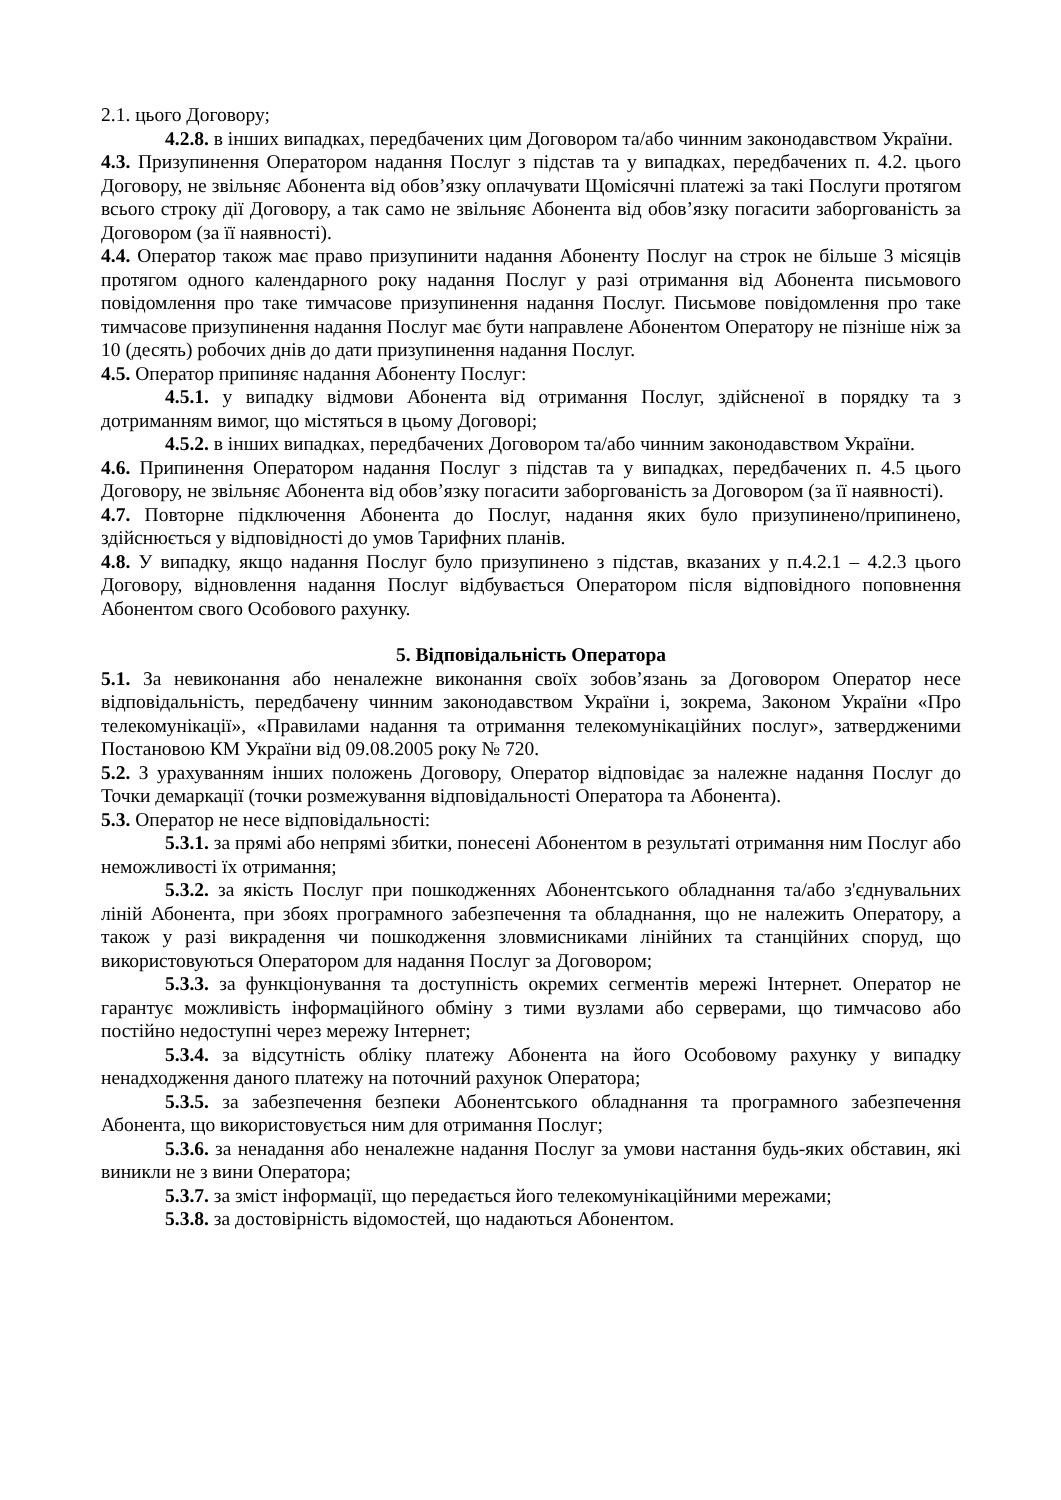2.1. цього Договору;
4.2.8. в інших випадках, передбачених цим Договором та/або чинним законодавством України.
4.3. Призупинення Оператором надання Послуг з підстав та у випадках, передбачених п. 4.2. цього Договору, не звільняє Абонента від обов’язку оплачувати Щомісячні платежі за такі Послуги протягом всього строку дії Договору, а так само не звільняє Абонента від обов’язку погасити заборгованість за Договором (за її наявності).
4.4. Оператор також має право призупинити надання Абоненту Послуг на строк не більше 3 місяців протягом одного календарного року надання Послуг у разі отримання від Абонента письмового повідомлення про таке тимчасове призупинення надання Послуг. Письмове повідомлення про таке тимчасове призупинення надання Послуг має бути направлене Абонентом Оператору не пізніше ніж за 10 (десять) робочих днів до дати призупинення надання Послуг.
4.5. Оператор припиняє надання Абоненту Послуг:
4.5.1. у випадку відмови Абонента від отримання Послуг, здійсненої в порядку та з дотриманням вимог, що містяться в цьому Договорі;
4.5.2. в інших випадках, передбачених Договором та/або чинним законодавством України.
4.6. Припинення Оператором надання Послуг з підстав та у випадках, передбачених п. 4.5 цього Договору, не звільняє Абонента від обов’язку погасити заборгованість за Договором (за її наявності).
4.7. Повторне підключення Абонента до Послуг, надання яких було призупинено/припинено, здійснюється у відповідності до умов Тарифних планів.
4.8. У випадку, якщо надання Послуг було призупинено з підстав, вказаних у п.4.2.1 – 4.2.3 цього Договору, відновлення надання Послуг відбувається Оператором після відповідного поповнення Абонентом свого Особового рахунку.
5. Відповідальність Оператора
5.1. За невиконання або неналежне виконання своїх зобов’язань за Договором Оператор несе відповідальність, передбачену чинним законодавством України і, зокрема, Законом України «Про телекомунікації», «Правилами надання та отримання телекомунікаційних послуг», затвердженими Постановою КМ України від 09.08.2005 року № 720.
5.2. З урахуванням інших положень Договору, Оператор відповідає за належне надання Послуг до Точки демаркації (точки розмежування відповідальності Оператора та Абонента).
5.3. Оператор не несе відповідальності:
5.3.1. за прямі або непрямі збитки, понесені Абонентом в результаті отримання ним Послуг або неможливості їх отримання;
5.3.2. за якість Послуг при пошкодженнях Абонентського обладнання та/або з'єднувальних ліній Абонента, при збоях програмного забезпечення та обладнання, що не належить Оператору, а також у разі викрадення чи пошкодження зловмисниками лінійних та станційних споруд, що використовуються Оператором для надання Послуг за Договором;
5.3.3. за функціонування та доступність окремих сегментів мережі Інтернет. Оператор не гарантує можливість інформаційного обміну з тими вузлами або серверами, що тимчасово або постійно недоступні через мережу Інтернет;
5.3.4. за відсутність обліку платежу Абонента на його Особовому рахунку у випадку ненадходження даного платежу на поточний рахунок Оператора;
5.3.5. за забезпечення безпеки Абонентського обладнання та програмного забезпечення Абонента, що використовується ним для отримання Послуг;
5.3.6. за ненадання або неналежне надання Послуг за умови настання будь-яких обставин, які виникли не з вини Оператора;
5.3.7. за зміст інформації, що передається його телекомунікаційними мережами;
5.3.8. за достовірність відомостей, що надаються Абонентом.